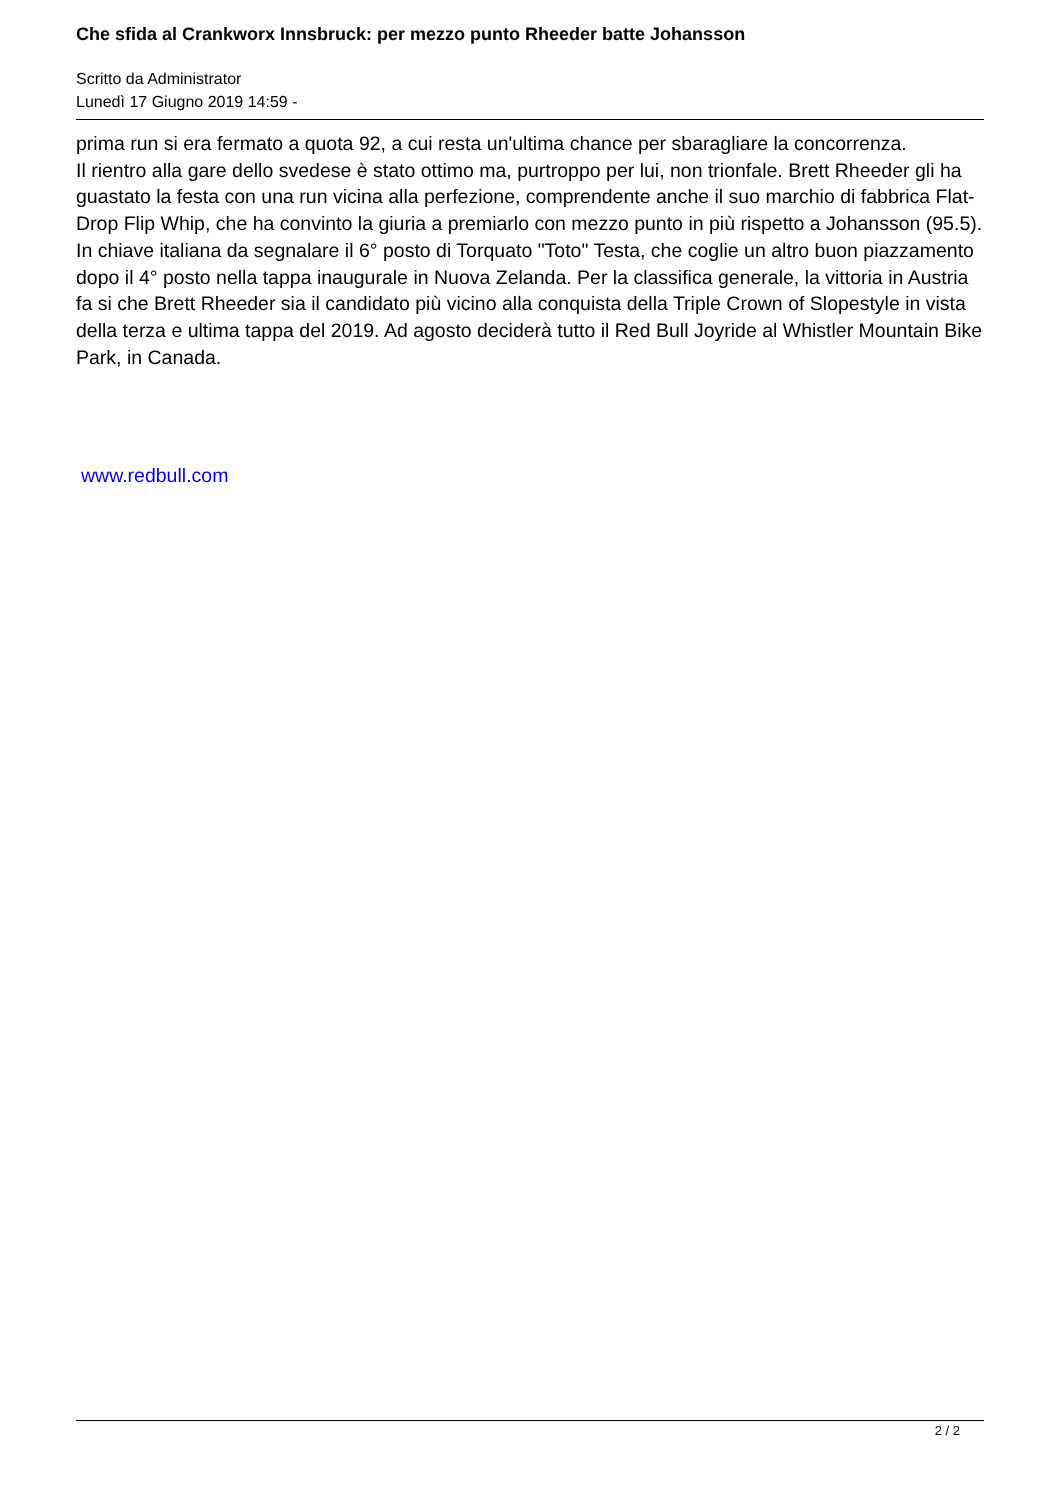Che sfida al Crankworx Innsbruck: per mezzo punto Rheeder batte Johansson
Scritto da Administrator
Lunedì 17 Giugno 2019 14:59 -
prima run si era fermato a quota 92, a cui resta un'ultima chance per sbaragliare la concorrenza.
Il rientro alla gare dello svedese è stato ottimo ma, purtroppo per lui, non trionfale. Brett Rheeder gli ha guastato la festa con una run vicina alla perfezione, comprendente anche il suo marchio di fabbrica Flat-Drop Flip Whip, che ha convinto la giuria a premiarlo con mezzo punto in più rispetto a Johansson (95.5).
In chiave italiana da segnalare il 6° posto di Torquato "Toto" Testa, che coglie un altro buon piazzamento dopo il 4° posto nella tappa inaugurale in Nuova Zelanda. Per la classifica generale, la vittoria in Austria fa si che Brett Rheeder sia il candidato più vicino alla conquista della Triple Crown of Slopestyle in vista della terza e ultima tappa del 2019. Ad agosto deciderà tutto il Red Bull Joyride al Whistler Mountain Bike Park, in Canada.
www.redbull.com
2 / 2